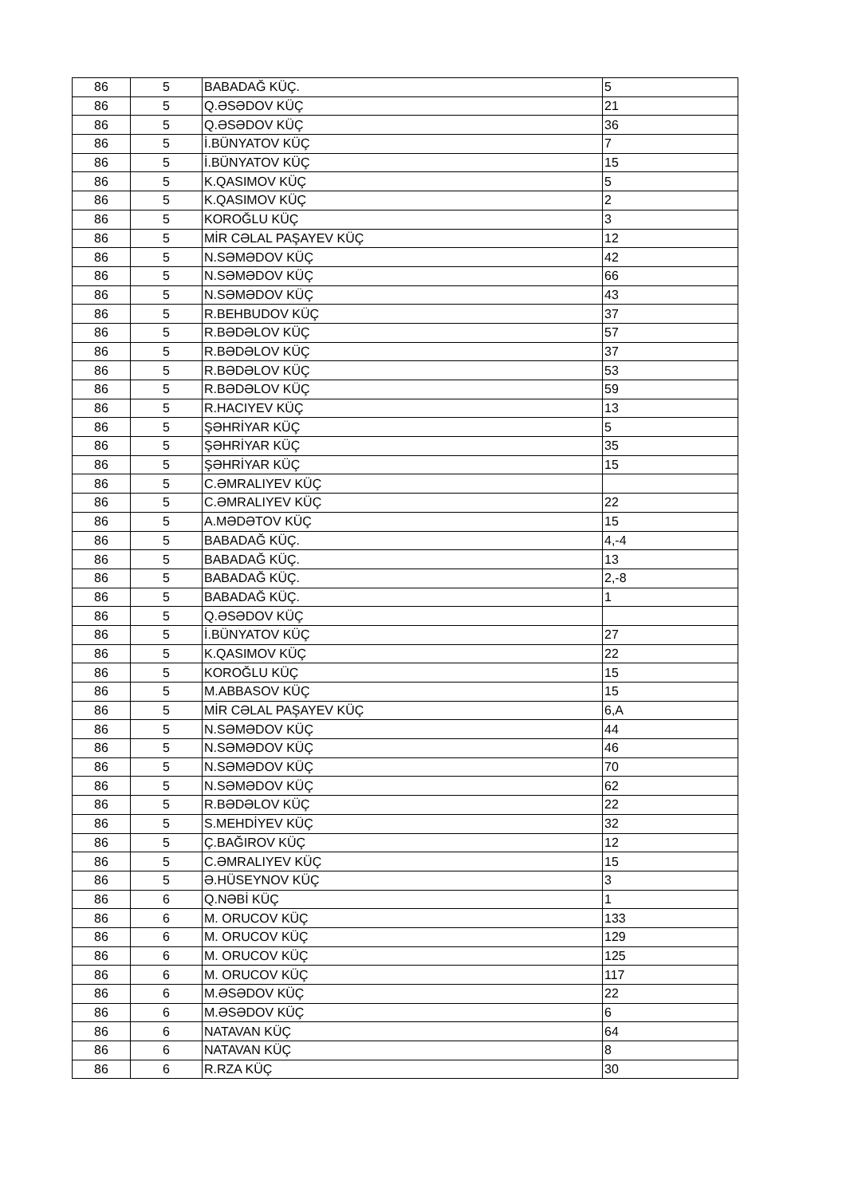| 86 | 5 | BABADAĞ KÜÇ. | 5 |
| 86 | 5 | Q.ƏSƏDOV KÜÇ | 21 |
| 86 | 5 | Q.ƏSƏDOV KÜÇ | 36 |
| 86 | 5 | İ.BÜNYATOV KÜÇ | 7 |
| 86 | 5 | İ.BÜNYATOV KÜÇ | 15 |
| 86 | 5 | K.QASIMOV KÜÇ | 5 |
| 86 | 5 | K.QASIMOV KÜÇ | 2 |
| 86 | 5 | KOROĞLU KÜÇ | 3 |
| 86 | 5 | MİR CƏLAL PAŞAYEV KÜÇ | 12 |
| 86 | 5 | N.SƏMƏDOV KÜÇ | 42 |
| 86 | 5 | N.SƏMƏDOV KÜÇ | 66 |
| 86 | 5 | N.SƏMƏDOV KÜÇ | 43 |
| 86 | 5 | R.BEHBUDOV KÜÇ | 37 |
| 86 | 5 | R.BƏDƏLOV KÜÇ | 57 |
| 86 | 5 | R.BƏDƏLOV KÜÇ | 37 |
| 86 | 5 | R.BƏDƏLOV KÜÇ | 53 |
| 86 | 5 | R.BƏDƏLOV KÜÇ | 59 |
| 86 | 5 | R.HACIYEV KÜÇ | 13 |
| 86 | 5 | ŞƏHRİYAR KÜÇ | 5 |
| 86 | 5 | ŞƏHRİYAR KÜÇ | 35 |
| 86 | 5 | ŞƏHRİYAR KÜÇ | 15 |
| 86 | 5 | C.ƏMRALIYEV KÜÇ | |
| 86 | 5 | C.ƏMRALIYEV KÜÇ | 22 |
| 86 | 5 | A.MƏDƏTOV KÜÇ | 15 |
| 86 | 5 | BABADAĞ KÜÇ. | 4,-4 |
| 86 | 5 | BABADAĞ KÜÇ. | 13 |
| 86 | 5 | BABADAĞ KÜÇ. | 2,-8 |
| 86 | 5 | BABADAĞ KÜÇ. | 1 |
| 86 | 5 | Q.ƏSƏDOV KÜÇ | |
| 86 | 5 | İ.BÜNYATOV KÜÇ | 27 |
| 86 | 5 | K.QASIMOV KÜÇ | 22 |
| 86 | 5 | KOROĞLU KÜÇ | 15 |
| 86 | 5 | M.ABBASOV KÜÇ | 15 |
| 86 | 5 | MİR CƏLAL PAŞAYEV KÜÇ | 6,A |
| 86 | 5 | N.SƏMƏDOV KÜÇ | 44 |
| 86 | 5 | N.SƏMƏDOV KÜÇ | 46 |
| 86 | 5 | N.SƏMƏDOV KÜÇ | 70 |
| 86 | 5 | N.SƏMƏDOV KÜÇ | 62 |
| 86 | 5 | R.BƏDƏLOV KÜÇ | 22 |
| 86 | 5 | S.MEHDİYEV KÜÇ | 32 |
| 86 | 5 | Ç.BAĞIROV KÜÇ | 12 |
| 86 | 5 | C.ƏMRALIYEV KÜÇ | 15 |
| 86 | 5 | Ə.HÜSEYNOV KÜÇ | 3 |
| 86 | 6 | Q.NƏBİ KÜÇ | 1 |
| 86 | 6 | M. ORUCOV KÜÇ | 133 |
| 86 | 6 | M. ORUCOV KÜÇ | 129 |
| 86 | 6 | M. ORUCOV KÜÇ | 125 |
| 86 | 6 | M. ORUCOV KÜÇ | 117 |
| 86 | 6 | M.ƏSƏDOV KÜÇ | 22 |
| 86 | 6 | M.ƏSƏDOV KÜÇ | 6 |
| 86 | 6 | NATAVAN KÜÇ | 64 |
| 86 | 6 | NATAVAN KÜÇ | 8 |
| 86 | 6 | R.RZA KÜÇ | 30 |